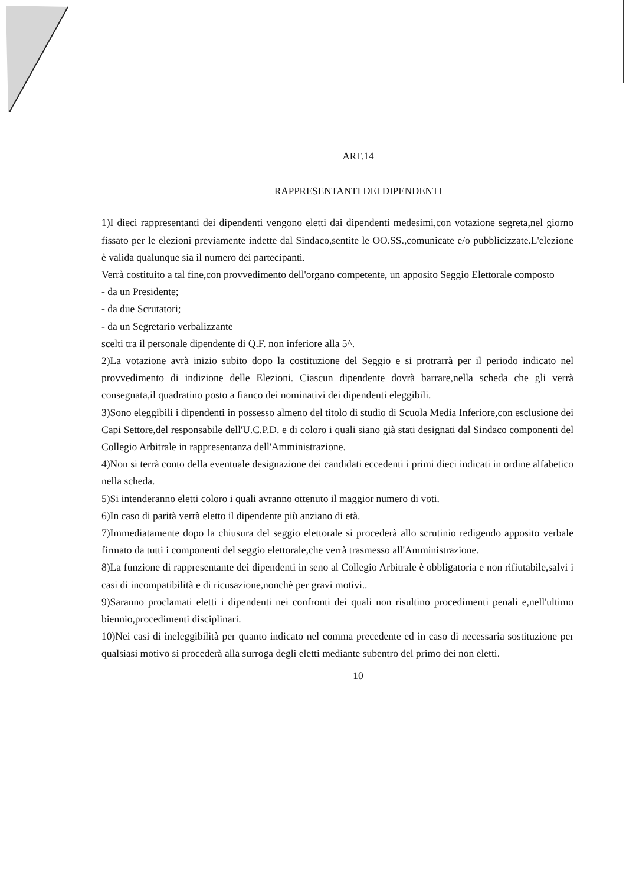ART.14
RAPPRESENTANTI DEI DIPENDENTI
1)I dieci rappresentanti dei dipendenti vengono eletti dai dipendenti medesimi,con votazione segreta,nel giorno fissato per le elezioni previamente indette dal Sindaco,sentite le OO.SS.,comunicate e/o pubblicizzate.L'elezione è valida qualunque sia il numero dei partecipanti.
Verrà costituito a tal fine,con provvedimento dell'organo competente, un apposito Seggio Elettorale composto
- da un Presidente;
- da due Scrutatori;
- da un Segretario verbalizzante
scelti tra il personale dipendente di Q.F. non inferiore alla 5^.
2)La votazione avrà inizio subito dopo la costituzione del Seggio e si protrarrà per il periodo indicato nel provvedimento di indizione delle Elezioni. Ciascun dipendente dovrà barrare,nella scheda che gli verrà consegnata,il quadratino posto a fianco dei nominativi dei dipendenti eleggibili.
3)Sono eleggibili i dipendenti in possesso almeno del titolo di studio di Scuola Media Inferiore,con esclusione dei Capi Settore,del responsabile dell'U.C.P.D. e di coloro i quali siano già stati designati dal Sindaco componenti del Collegio Arbitrale in rappresentanza dell'Amministrazione.
4)Non si terrà conto della eventuale designazione dei candidati eccedenti i primi dieci indicati in ordine alfabetico nella scheda.
5)Si intenderanno eletti coloro i quali avranno ottenuto il maggior numero di voti.
6)In caso di parità verrà eletto il dipendente più anziano di età.
7)Immediatamente dopo la chiusura del seggio elettorale si procederà allo scrutinio redigendo apposito verbale firmato da tutti i componenti del seggio elettorale,che verrà trasmesso all'Amministrazione.
8)La funzione di rappresentante dei dipendenti in seno al Collegio Arbitrale è obbligatoria e non rifiutabile,salvi i casi di incompatibilità e di ricusazione,nonchè per gravi motivi..
9)Saranno proclamati eletti i dipendenti nei confronti dei quali non risultino procedimenti penali e,nell'ultimo biennio,procedimenti disciplinari.
10)Nei casi di ineleggibilità per quanto indicato nel comma precedente ed in caso di necessaria sostituzione per qualsiasi motivo si procederà alla surroga degli eletti mediante subentro del primo dei non eletti.
10